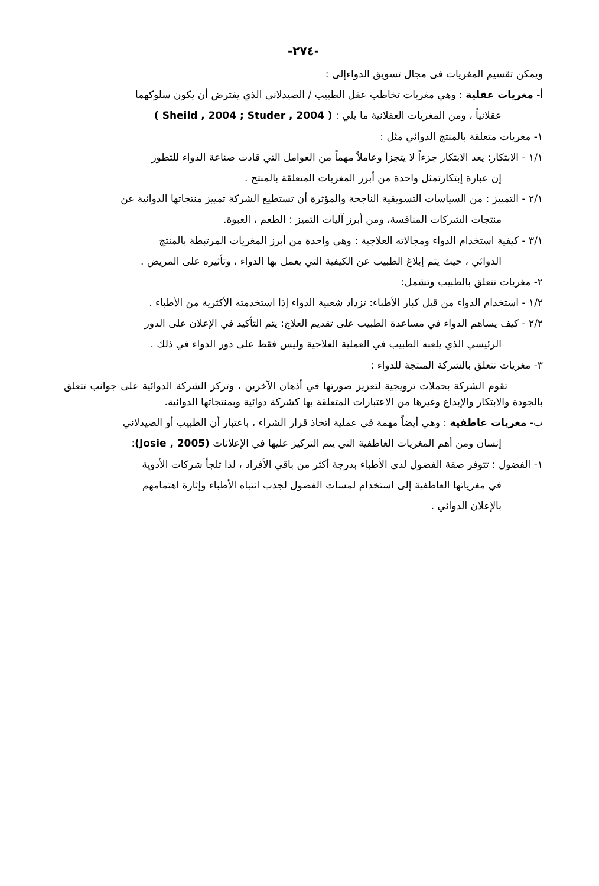-٢٧٤-
ويمكن تقسيم المغريات فى مجال تسويق الدواءإلى :
أ- مغريات عقلية : وهي مغريات تخاطب عقل الطبيب / الصيدلاني الذي يفترض أن يكون سلوكهما
عقلانياً ، ومن المغريات العقلانية ما يلي : ( Sheild , 2004 ; Studer , 2004 )
١- مغريات متعلقة بالمنتج الدوائي مثل :
١/١ - الابتكار: يعد الابتكار جزءاً لا يتجزأ وعاملاً مهماً من العوامل التي قادت صناعة الدواء للتطور
إن عبارة إبتكارتمثل واحدة من أبرز المغريات المتعلقة بالمنتج .
٢/١ - التمييز : من السياسات التسويقية الناجحة والمؤثرة أن تستطيع الشركة تمييز منتجاتها الدوائية عن
منتجات الشركات المنافسة، ومن أبرز آليات التميز : الطعم ، العبوة.
٣/١ - كيفية استخدام الدواء ومجالاته العلاجية : وهي واحدة من أبرز المغريات المرتبطة بالمنتج
الدوائي ، حيث يتم إبلاغ الطبيب عن الكيفية التي يعمل بها الدواء ، وتأثيره على المريض .
٢- مغريات تتعلق بالطبيب وتشمل:
١/٢ - استخدام الدواء من قبل كبار الأطباء: تزداد شعبية الدواء إذا استخدمته الأكثرية من الأطباء .
٢/٢ - كيف يساهم الدواء في مساعدة الطبيب على تقديم العلاج: يتم التأكيد في الإعلان على الدور
الرئيسي الذي يلعبه الطبيب في العملية العلاجية وليس فقط على دور الدواء في ذلك .
٣- مغريات تتعلق بالشركة المنتجة للدواء :
تقوم الشركة بحملات ترويجية لتعزيز صورتها في أذهان الآخرين ، وتركز الشركة الدوائية على جوانب تتعلق بالجودة والابتكار والإبداع وغيرها من الاعتبارات المتعلقة بها كشركة دوائية وبمنتجاتها الدوائية.
ب- مغريات عاطفية : وهي أيضاً مهمة في عملية اتخاذ قرار الشراء ، باعتبار أن الطبيب أو الصيدلاني
إنسان ومن أهم المغريات العاطفية التي يتم التركيز عليها في الإعلانات (Josie , 2005):
١- الفضول : تتوفر صفة الفضول لدى الأطباء بدرجة أكثر من باقي الأفراد ، لذا تلجأ شركات الأدوية
في مغرياتها العاطفية إلى استخدام لمسات الفضول لجذب انتباه الأطباء وإثارة اهتمامهم
بالإعلان الدوائي .